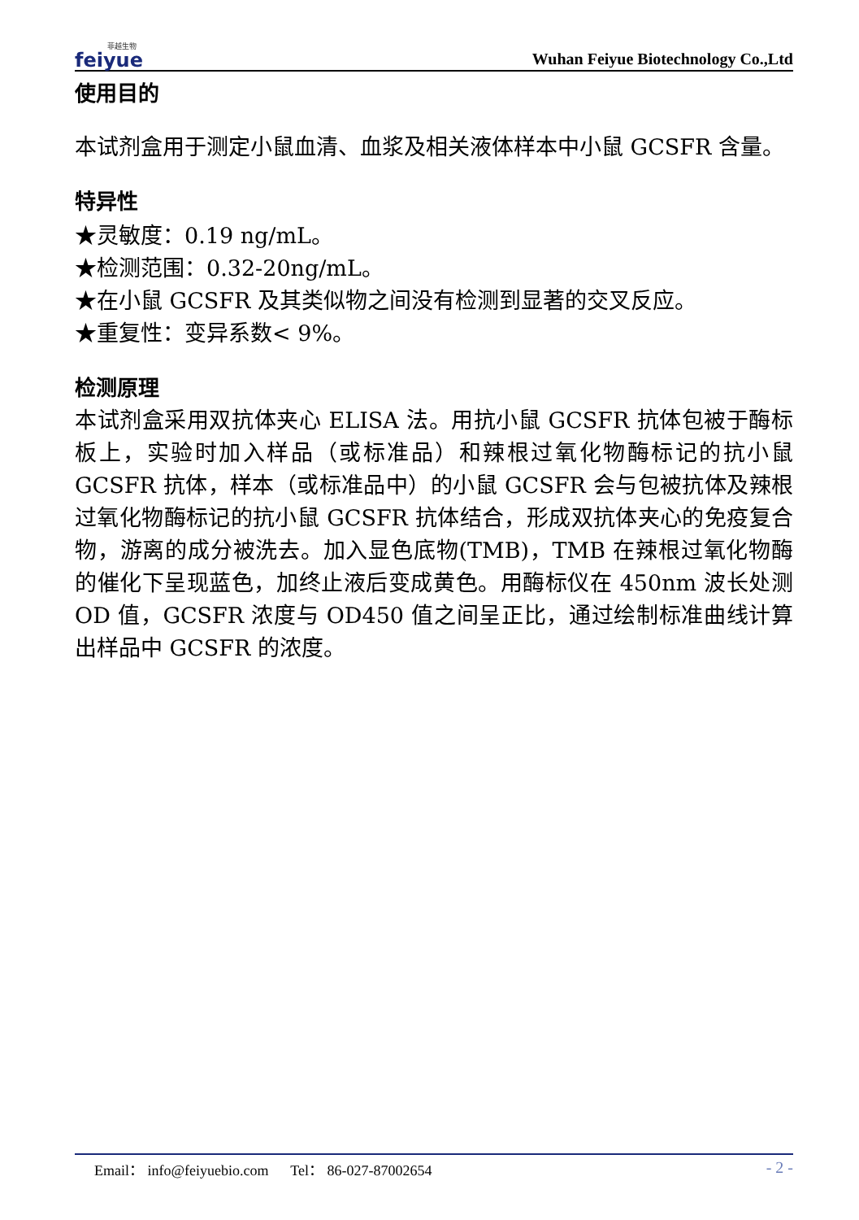菲越生物
feiyue
Wuhan Feiyue Biotechnology Co.,Ltd
使用目的
本试剂盒用于测定小鼠血清、血浆及相关液体样本中小鼠 GCSFR 含量。
特异性
★灵敏度：0.19 ng/mL。
★检测范围：0.32-20ng/mL。
★在小鼠 GCSFR 及其类似物之间没有检测到显著的交叉反应。
★重复性：变异系数< 9%。
检测原理
本试剂盒采用双抗体夹心 ELISA 法。用抗小鼠 GCSFR 抗体包被于酶标板上，实验时加入样品（或标准品）和辣根过氧化物酶标记的抗小鼠 GCSFR 抗体，样本（或标准品中）的小鼠 GCSFR 会与包被抗体及辣根过氧化物酶标记的抗小鼠 GCSFR 抗体结合，形成双抗体夹心的免疫复合物，游离的成分被洗去。加入显色底物(TMB)，TMB 在辣根过氧化物酶的催化下呈现蓝色，加终止液后变成黄色。用酶标仪在 450nm 波长处测 OD 值，GCSFR 浓度与 OD450 值之间呈正比，通过绘制标准曲线计算出样品中 GCSFR 的浓度。
Email： info@feiyuebio.com Tel： 86-027-87002654 - 2 -